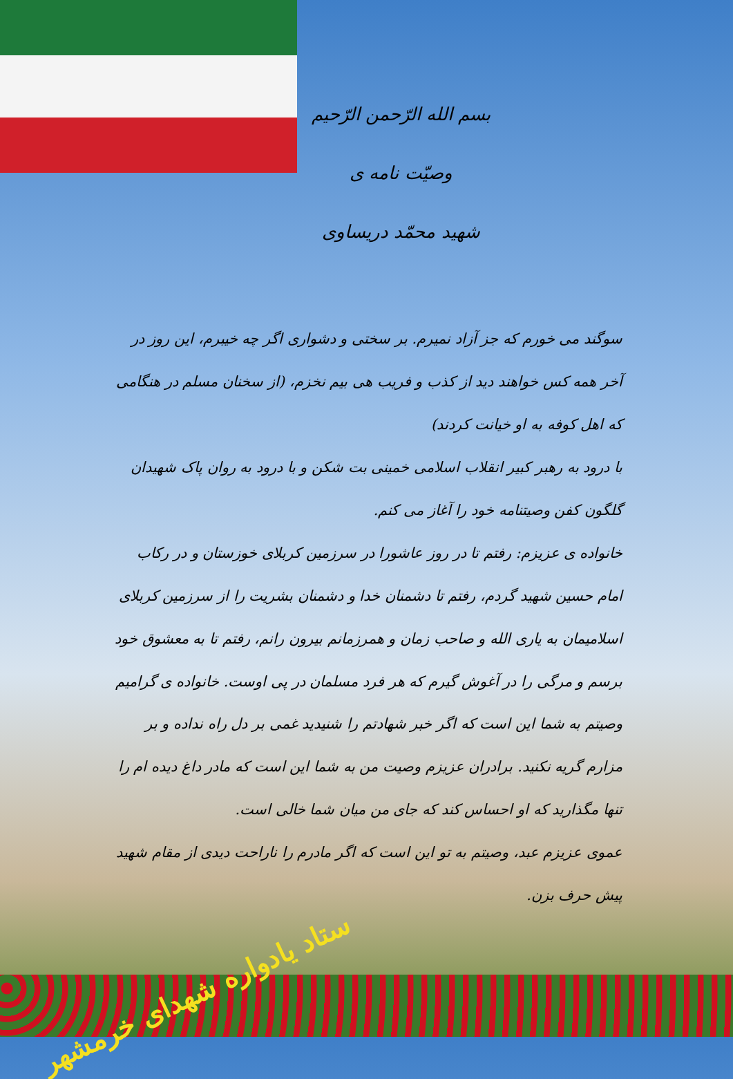بسم الله الرّحمن الرّحیم
وصیّت نامه ی
شهید محمّد دریساوی
سوگند می خورم که جز آزاد نمیرم. بر سختی و دشواری اگر چه خیبرم، این روز در آخر همه کس خواهند دید از کذب و فریب هی بیم نخزم، (از سخنان مسلم در هنگامی که اهل کوفه به او خیانت کردند)
با درود به رهبر کبیر انقلاب اسلامی خمینی بت شکن و با درود به روان پاک شهیدان گلگون کفن وصیتنامه خود را آغاز می کنم.
خانواده ی عزیزم: رفتم تا در روز عاشورا در سرزمین کربلای خوزستان و در رکاب امام حسین شهید گردم، رفتم تا دشمنان خدا و دشمنان بشریت را از سرزمین کربلای اسلامیمان به یاری الله و صاحب زمان و همرزمانم بیرون رانم، رفتم تا به معشوق خود برسم و مرگی را در آغوش گیرم که هر فرد مسلمان در پی اوست. خانواده ی گرامیم وصیتم به شما این است که اگر خبر شهادتم را شنیدید غمی بر دل راه نداده و بر مزارم گریه نکنید. برادران عزیزم وصیت من به شما این است که مادر داغ دیده ام را تنها مگذارید که او احساس کند که جای من میان شما خالی است.
عموی عزیزم عبد، وصیتم به تو این است که اگر مادرم را ناراحت دیدی از مقام شهید پیش حرف بزن.
ستاد یادواره شهدای خرمشهر